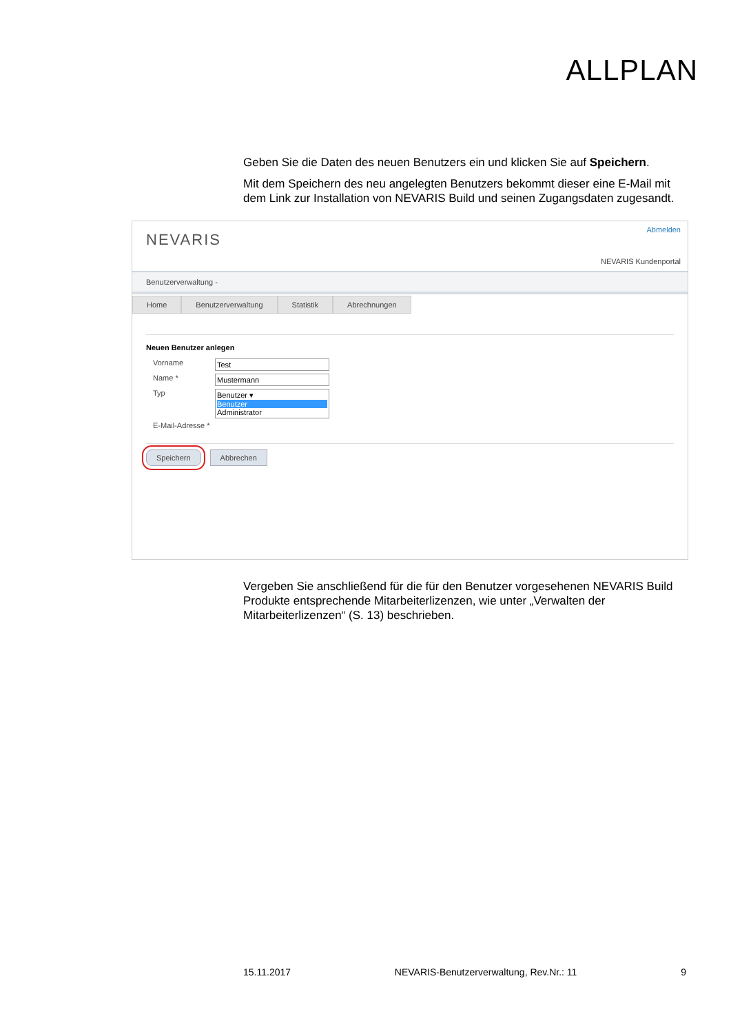ALLPLAN
Geben Sie die Daten des neuen Benutzers ein und klicken Sie auf Speichern.
Mit dem Speichern des neu angelegten Benutzers bekommt dieser eine E-Mail mit dem Link zur Installation von NEVARIS Build und seinen Zugangsdaten zugesandt.
NEVARIS
Abmelden
NEVARIS Kundenportal
Benutzerverwaltung -
Home Benutzerverwaltung Statistik Abrechnungen
Neuen Benutzer anlegen
Vorname Test
Name * Mustermann
Typ Benutzer ▾
Benutzer
Administrator
E-Mail-Adresse *
Speichern Abbrechen
Vergeben Sie anschließend für die für den Benutzer vorgesehenen NEVARIS Build Produkte entsprechende Mitarbeiterlizenzen, wie unter „Verwalten der Mitarbeiterlizenzen“ (S. 13) beschrieben.
15.11.2017 NEVARIS-Benutzerverwaltung, Rev.Nr.: 11 9